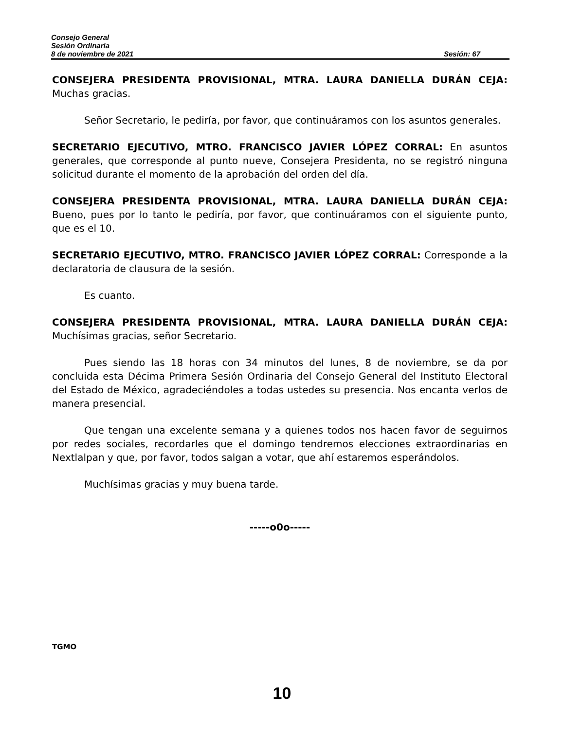Consejo General
Sesión Ordinaria
8 de noviembre de 2021 Sesión: 67
CONSEJERA PRESIDENTA PROVISIONAL, MTRA. LAURA DANIELLA DURÁN CEJA: Muchas gracias.
Señor Secretario, le pediría, por favor, que continuáramos con los asuntos generales.
SECRETARIO EJECUTIVO, MTRO. FRANCISCO JAVIER LÓPEZ CORRAL: En asuntos generales, que corresponde al punto nueve, Consejera Presidenta, no se registró ninguna solicitud durante el momento de la aprobación del orden del día.
CONSEJERA PRESIDENTA PROVISIONAL, MTRA. LAURA DANIELLA DURÁN CEJA: Bueno, pues por lo tanto le pediría, por favor, que continuáramos con el siguiente punto, que es el 10.
SECRETARIO EJECUTIVO, MTRO. FRANCISCO JAVIER LÓPEZ CORRAL: Corresponde a la declaratoria de clausura de la sesión.
Es cuanto.
CONSEJERA PRESIDENTA PROVISIONAL, MTRA. LAURA DANIELLA DURÁN CEJA: Muchísimas gracias, señor Secretario.
Pues siendo las 18 horas con 34 minutos del lunes, 8 de noviembre, se da por concluida esta Décima Primera Sesión Ordinaria del Consejo General del Instituto Electoral del Estado de México, agradeciéndoles a todas ustedes su presencia. Nos encanta verlos de manera presencial.
Que tengan una excelente semana y a quienes todos nos hacen favor de seguirnos por redes sociales, recordarles que el domingo tendremos elecciones extraordinarias en Nextlalpan y que, por favor, todos salgan a votar, que ahí estaremos esperándolos.
Muchísimas gracias y muy buena tarde.
-----o0o-----
TGMO
10